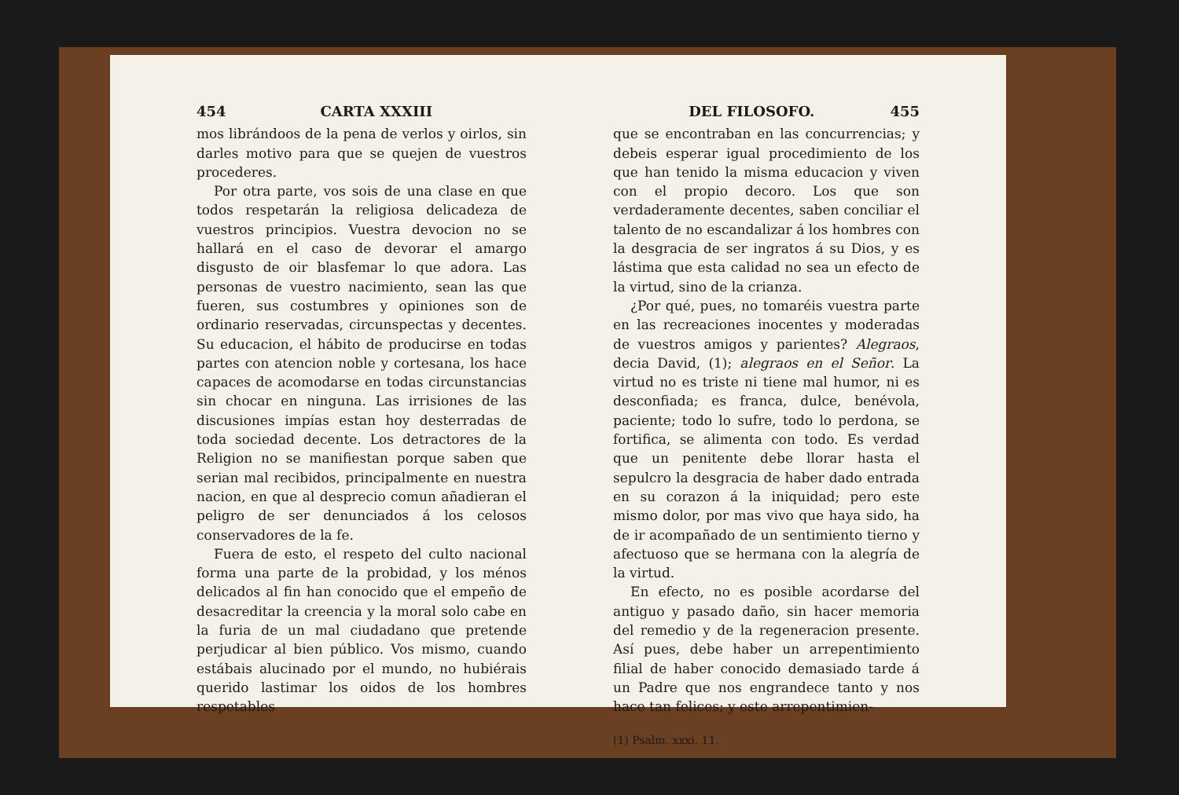454 CARTA XXXIII
mos librándoos de la pena de verlos y oirlos, sin darles motivo para que se quejen de vuestros procederes.
Por otra parte, vos sois de una clase en que todos respetarán la religiosa delicadeza de vuestros principios. Vuestra devocion no se hallará en el caso de devorar el amargo disgusto de oir blasfemar lo que adora. Las personas de vuestro nacimiento, sean las que fueren, sus costumbres y opiniones son de ordinario reservadas, circunspectas y decentes. Su educacion, el hábito de producirse en todas partes con atencion noble y cortesana, los hace capaces de acomodarse en todas circunstancias sin chocar en ninguna. Las irrisiones de las discusiones impías estan hoy desterradas de toda sociedad decente. Los detractores de la Religion no se manifiestan porque saben que serian mal recibidos, principalmente en nuestra nacion, en que al desprecio comun añadieran el peligro de ser denunciados á los celosos conservadores de la fe.
Fuera de esto, el respeto del culto nacional forma una parte de la probidad, y los ménos delicados al fin han conocido que el empeño de desacreditar la creencia y la moral solo cabe en la furia de un mal ciudadano que pretende perjudicar al bien público. Vos mismo, cuando estábais alucinado por el mundo, no hubiérais querido lastimar los oidos de los hombres respetables
DEL FILOSOFO. 455
que se encontraban en las concurrencias; y debeis esperar igual procedimiento de los que han tenido la misma educacion y viven con el propio decoro. Los que son verdaderamente decentes, saben conciliar el talento de no escandalizar á los hombres con la desgracia de ser ingratos á su Dios, y es lástima que esta calidad no sea un efecto de la virtud, sino de la crianza.
¿Por qué, pues, no tomaréis vuestra parte en las recreaciones inocentes y moderadas de vuestros amigos y parientes? Alegraos, decia David, (1); alegraos en el Señor. La virtud no es triste ni tiene mal humor, ni es desconfiada; es franca, dulce, benévola, paciente; todo lo sufre, todo lo perdona, se fortifica, se alimenta con todo. Es verdad que un penitente debe llorar hasta el sepulcro la desgracia de haber dado entrada en su corazon á la iniquidad; pero este mismo dolor, por mas vivo que haya sido, ha de ir acompañado de un sentimiento tierno y afectuoso que se hermana con la alegría de la virtud.
En efecto, no es posible acordarse del antiguo y pasado daño, sin hacer memoria del remedio y de la regeneracion presente. Así pues, debe haber un arrepentimiento filial de haber conocido demasiado tarde á un Padre que nos engrandece tanto y nos hace tan felices; y este arrepentimien-
(1) Psalm. xxxi. 11.